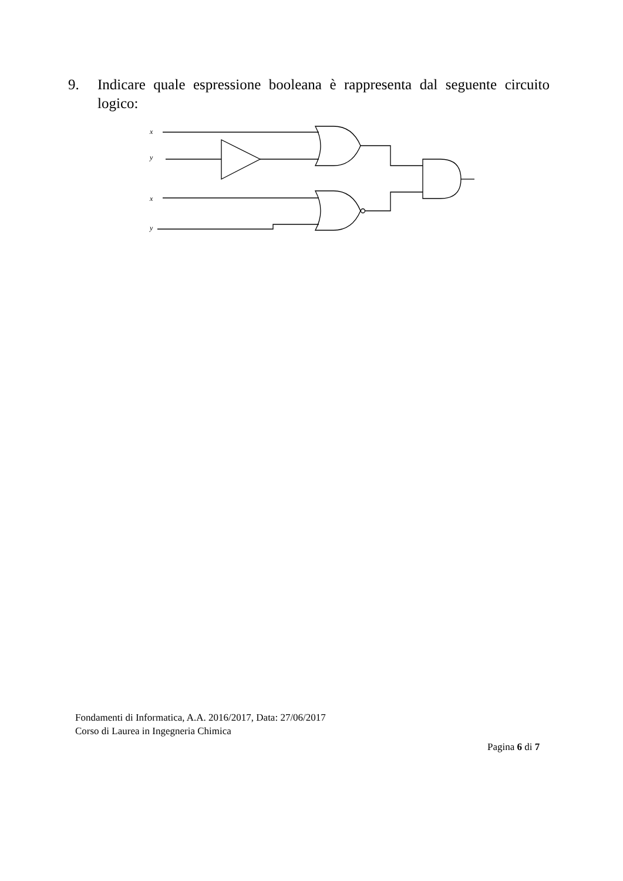9. Indicare quale espressione booleana è rappresenta dal seguente circuito logico:
x
y
x
y
Fondamenti di Informatica, A.A. 2016/2017, Data: 27/06/2017
Corso di Laurea in Ingegneria Chimica
Pagina 6 di 7